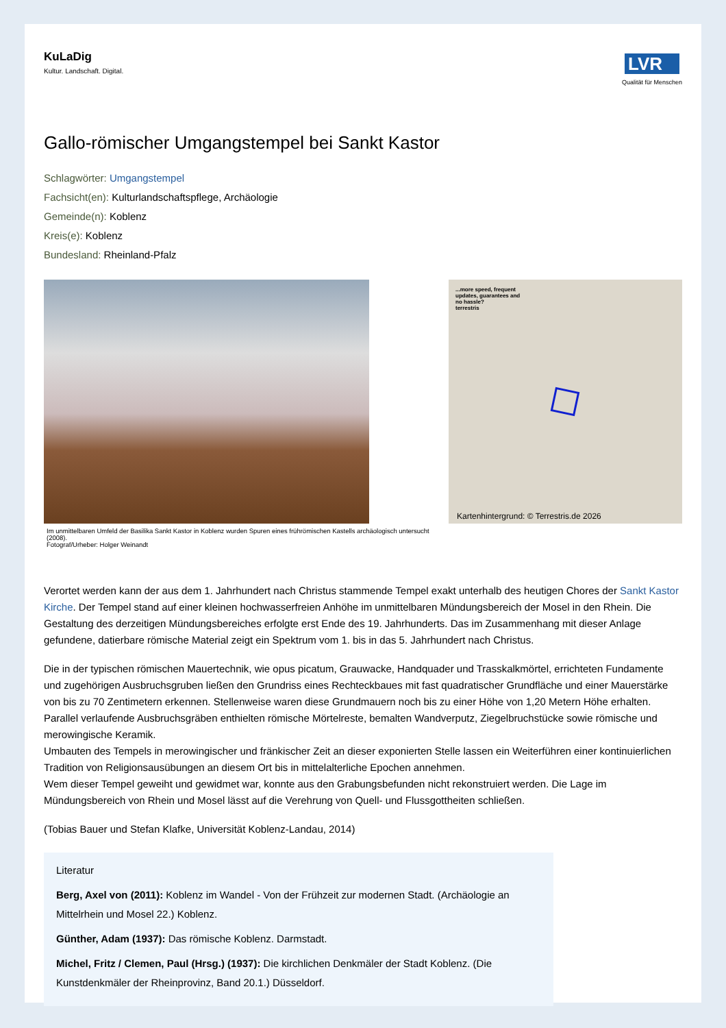KuLaDig
Kultur. Landschaft. Digital.
LVR
Qualität für Menschen
Gallo-römischer Umgangstempel bei Sankt Kastor
Schlagwörter: Umgangstempel
Fachsicht(en): Kulturlandschaftspflege, Archäologie
Gemeinde(n): Koblenz
Kreis(e): Koblenz
Bundesland: Rheinland-Pfalz
Im unmittelbaren Umfeld der Basilika Sankt Kastor in Koblenz wurden Spuren eines frührömischen Kastells archäologisch untersucht (2008).
Fotograf/Urheber: Holger Weinandt
...more speed, frequent updates, guarantees and no hassle?
terrestris
Kartenhintergrund: © Terrestris.de 2026
Verortet werden kann der aus dem 1. Jahrhundert nach Christus stammende Tempel exakt unterhalb des heutigen Chores der Sankt Kastor Kirche. Der Tempel stand auf einer kleinen hochwasserfreien Anhöhe im unmittelbaren Mündungsbereich der Mosel in den Rhein. Die Gestaltung des derzeitigen Mündungsbereiches erfolgte erst Ende des 19. Jahrhunderts. Das im Zusammenhang mit dieser Anlage gefundene, datierbare römische Material zeigt ein Spektrum vom 1. bis in das 5. Jahrhundert nach Christus.
Die in der typischen römischen Mauertechnik, wie opus picatum, Grauwacke, Handquader und Trasskalkmörtel, errichteten Fundamente und zugehörigen Ausbruchsgruben ließen den Grundriss eines Rechteckbaues mit fast quadratischer Grundfläche und einer Mauerstärke von bis zu 70 Zentimetern erkennen. Stellenweise waren diese Grundmauern noch bis zu einer Höhe von 1,20 Metern Höhe erhalten. Parallel verlaufende Ausbruchsgräben enthielten römische Mörtelreste, bemalten Wandverputz, Ziegelbruchstücke sowie römische und merowingische Keramik.
Umbauten des Tempels in merowingischer und fränkischer Zeit an dieser exponierten Stelle lassen ein Weiterführen einer kontinuierlichen Tradition von Religionsausübungen an diesem Ort bis in mittelalterliche Epochen annehmen.
Wem dieser Tempel geweiht und gewidmet war, konnte aus den Grabungsbefunden nicht rekonstruiert werden. Die Lage im Mündungsbereich von Rhein und Mosel lässt auf die Verehrung von Quell- und Flussgottheiten schließen.
(Tobias Bauer und Stefan Klafke, Universität Koblenz-Landau, 2014)
Literatur
Berg, Axel von (2011): Koblenz im Wandel - Von der Frühzeit zur modernen Stadt. (Archäologie an Mittelrhein und Mosel 22.) Koblenz.
Günther, Adam (1937): Das römische Koblenz. Darmstadt.
Michel, Fritz / Clemen, Paul (Hrsg.) (1937): Die kirchlichen Denkmäler der Stadt Koblenz. (Die Kunstdenkmäler der Rheinprovinz, Band 20.1.) Düsseldorf.